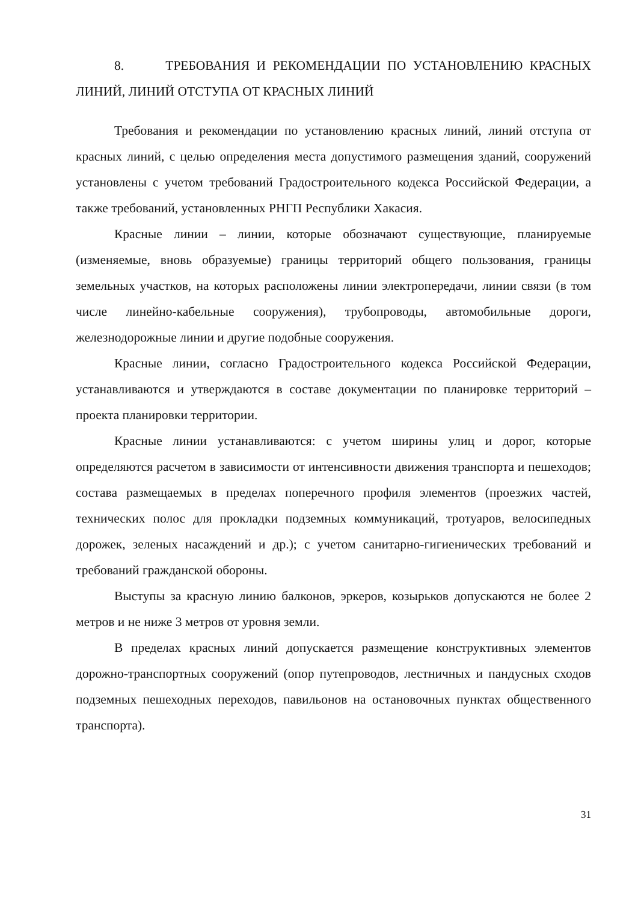8. ТРЕБОВАНИЯ И РЕКОМЕНДАЦИИ ПО УСТАНОВЛЕНИЮ КРАСНЫХ ЛИНИЙ, ЛИНИЙ ОТСТУПА ОТ КРАСНЫХ ЛИНИЙ
Требования и рекомендации по установлению красных линий, линий отступа от красных линий, с целью определения места допустимого размещения зданий, сооружений установлены с учетом требований Градостроительного кодекса Российской Федерации, а также требований, установленных РНГП Республики Хакасия.
Красные линии – линии, которые обозначают существующие, планируемые (изменяемые, вновь образуемые) границы территорий общего пользования, границы земельных участков, на которых расположены линии электропередачи, линии связи (в том числе линейно-кабельные сооружения), трубопроводы, автомобильные дороги, железнодорожные линии и другие подобные сооружения.
Красные линии, согласно Градостроительного кодекса Российской Федерации, устанавливаются и утверждаются в составе документации по планировке территорий – проекта планировки территории.
Красные линии устанавливаются: с учетом ширины улиц и дорог, которые определяются расчетом в зависимости от интенсивности движения транспорта и пешеходов; состава размещаемых в пределах поперечного профиля элементов (проезжих частей, технических полос для прокладки подземных коммуникаций, тротуаров, велосипедных дорожек, зеленых насаждений и др.); с учетом санитарно-гигиенических требований и требований гражданской обороны.
Выступы за красную линию балконов, эркеров, козырьков допускаются не более 2 метров и не ниже 3 метров от уровня земли.
В пределах красных линий допускается размещение конструктивных элементов дорожно-транспортных сооружений (опор путепроводов, лестничных и пандусных сходов подземных пешеходных переходов, павильонов на остановочных пунктах общественного транспорта).
31